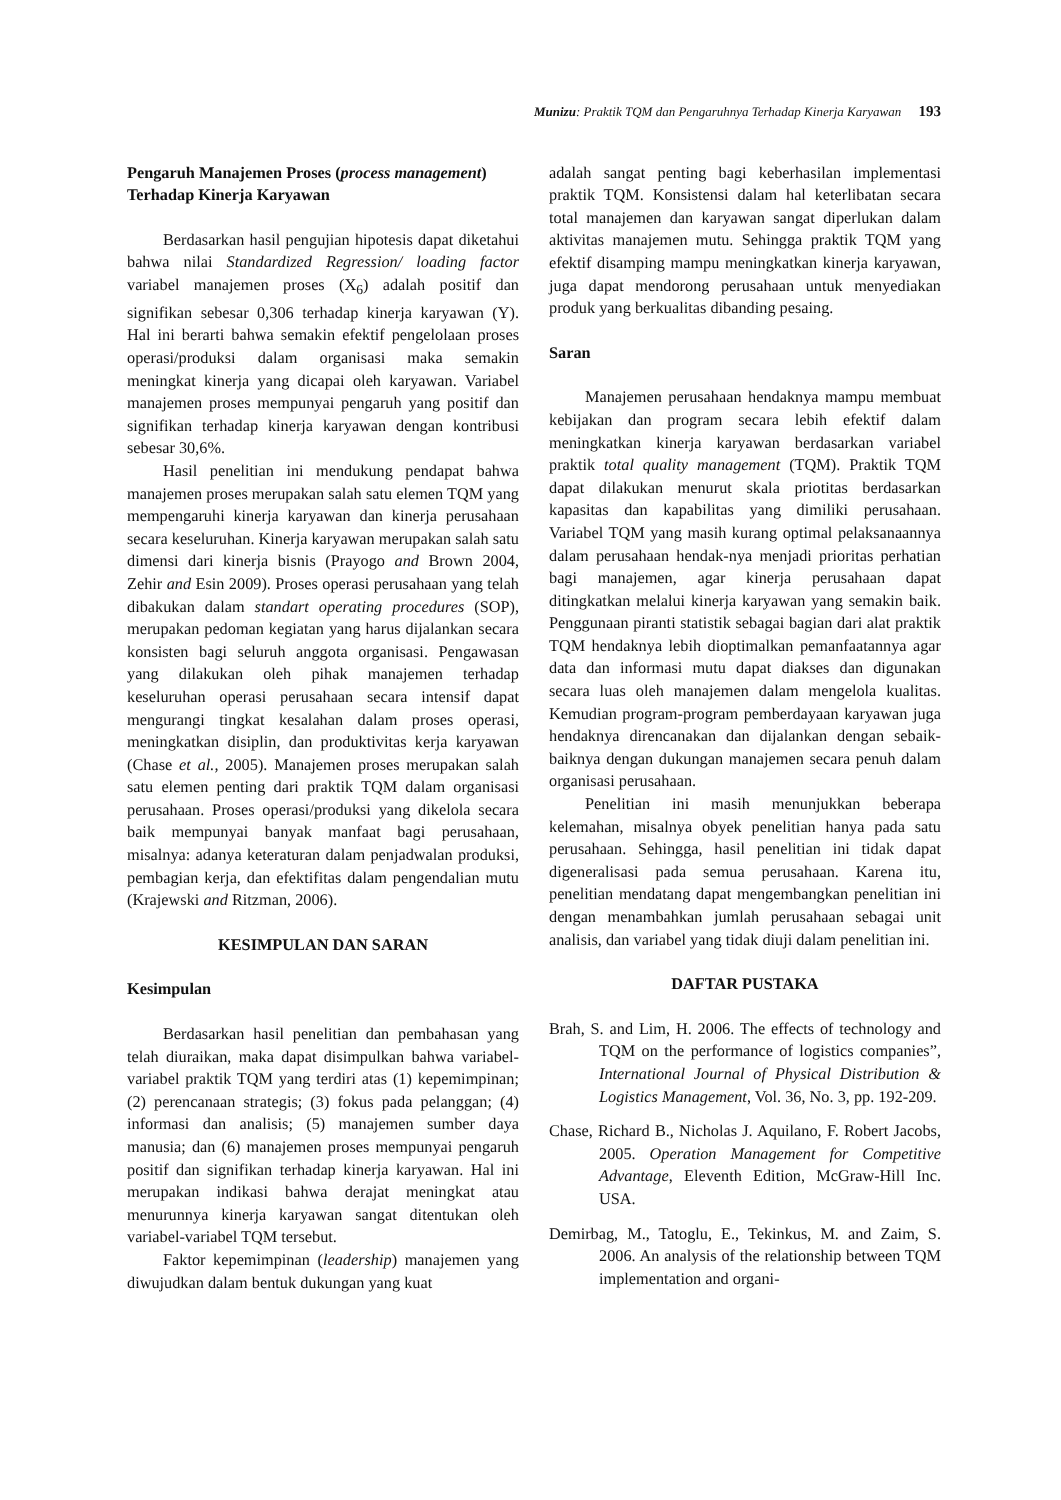Munizu: Praktik TQM dan Pengaruhnya Terhadap Kinerja Karyawan 193
Pengaruh Manajemen Proses (process management) Terhadap Kinerja Karyawan
Berdasarkan hasil pengujian hipotesis dapat diketahui bahwa nilai Standardized Regression/ loading factor variabel manajemen proses (X<sub>6</sub>) adalah positif dan signifikan sebesar 0,306 terhadap kinerja karyawan (Y). Hal ini berarti bahwa semakin efektif pengelolaan proses operasi/produksi dalam organisasi maka semakin meningkat kinerja yang dicapai oleh karyawan. Variabel manajemen proses mempunyai pengaruh yang positif dan signifikan terhadap kinerja karyawan dengan kontribusi sebesar 30,6%.
Hasil penelitian ini mendukung pendapat bahwa manajemen proses merupakan salah satu elemen TQM yang mempengaruhi kinerja karyawan dan kinerja perusahaan secara keseluruhan. Kinerja karyawan merupakan salah satu dimensi dari kinerja bisnis (Prayogo and Brown 2004, Zehir and Esin 2009). Proses operasi perusahaan yang telah dibakukan dalam standart operating procedures (SOP), merupakan pedoman kegiatan yang harus dijalankan secara konsisten bagi seluruh anggota organisasi. Pengawasan yang dilakukan oleh pihak manajemen terhadap keseluruhan operasi perusahaan secara intensif dapat mengurangi tingkat kesalahan dalam proses operasi, meningkatkan disiplin, dan produktivitas kerja karyawan (Chase et al., 2005). Manajemen proses merupakan salah satu elemen penting dari praktik TQM dalam organisasi perusahaan. Proses operasi/produksi yang dikelola secara baik mempunyai banyak manfaat bagi perusahaan, misalnya: adanya keteraturan dalam penjadwalan produksi, pembagian kerja, dan efektifitas dalam pengendalian mutu (Krajewski and Ritzman, 2006).
KESIMPULAN DAN SARAN
Kesimpulan
Berdasarkan hasil penelitian dan pembahasan yang telah diuraikan, maka dapat disimpulkan bahwa variabel-variabel praktik TQM yang terdiri atas (1) kepemimpinan; (2) perencanaan strategis; (3) fokus pada pelanggan; (4) informasi dan analisis; (5) manajemen sumber daya manusia; dan (6) manajemen proses mempunyai pengaruh positif dan signifikan terhadap kinerja karyawan. Hal ini merupakan indikasi bahwa derajat meningkat atau menurunnya kinerja karyawan sangat ditentukan oleh variabel-variabel TQM tersebut.
Faktor kepemimpinan (leadership) manajemen yang diwujudkan dalam bentuk dukungan yang kuat
adalah sangat penting bagi keberhasilan implementasi praktik TQM. Konsistensi dalam hal keterlibatan secara total manajemen dan karyawan sangat diperlukan dalam aktivitas manajemen mutu. Sehingga praktik TQM yang efektif disamping mampu meningkatkan kinerja karyawan, juga dapat mendorong perusahaan untuk menyediakan produk yang berkualitas dibanding pesaing.
Saran
Manajemen perusahaan hendaknya mampu membuat kebijakan dan program secara lebih efektif dalam meningkatkan kinerja karyawan berdasarkan variabel praktik total quality management (TQM). Praktik TQM dapat dilakukan menurut skala priotitas berdasarkan kapasitas dan kapabilitas yang dimiliki perusahaan. Variabel TQM yang masih kurang optimal pelaksanaannya dalam perusahaan hendak-nya menjadi prioritas perhatian bagi manajemen, agar kinerja perusahaan dapat ditingkatkan melalui kinerja karyawan yang semakin baik. Penggunaan piranti statistik sebagai bagian dari alat praktik TQM hendaknya lebih dioptimalkan pemanfaatannya agar data dan informasi mutu dapat diakses dan digunakan secara luas oleh manajemen dalam mengelola kualitas. Kemudian program-program pemberdayaan karyawan juga hendaknya direncanakan dan dijalankan dengan sebaik-baiknya dengan dukungan manajemen secara penuh dalam organisasi perusahaan.
Penelitian ini masih menunjukkan beberapa kelemahan, misalnya obyek penelitian hanya pada satu perusahaan. Sehingga, hasil penelitian ini tidak dapat digeneralisasi pada semua perusahaan. Karena itu, penelitian mendatang dapat mengembangkan penelitian ini dengan menambahkan jumlah perusahaan sebagai unit analisis, dan variabel yang tidak diuji dalam penelitian ini.
DAFTAR PUSTAKA
Brah, S. and Lim, H. 2006. The effects of technology and TQM on the performance of logistics companies”, International Journal of Physical Distribution & Logistics Management, Vol. 36, No. 3, pp. 192-209.
Chase, Richard B., Nicholas J. Aquilano, F. Robert Jacobs, 2005. Operation Management for Competitive Advantage, Eleventh Edition, McGraw-Hill Inc. USA.
Demirbag, M., Tatoglu, E., Tekinkus, M. and Zaim, S. 2006. An analysis of the relationship between TQM implementation and organi-